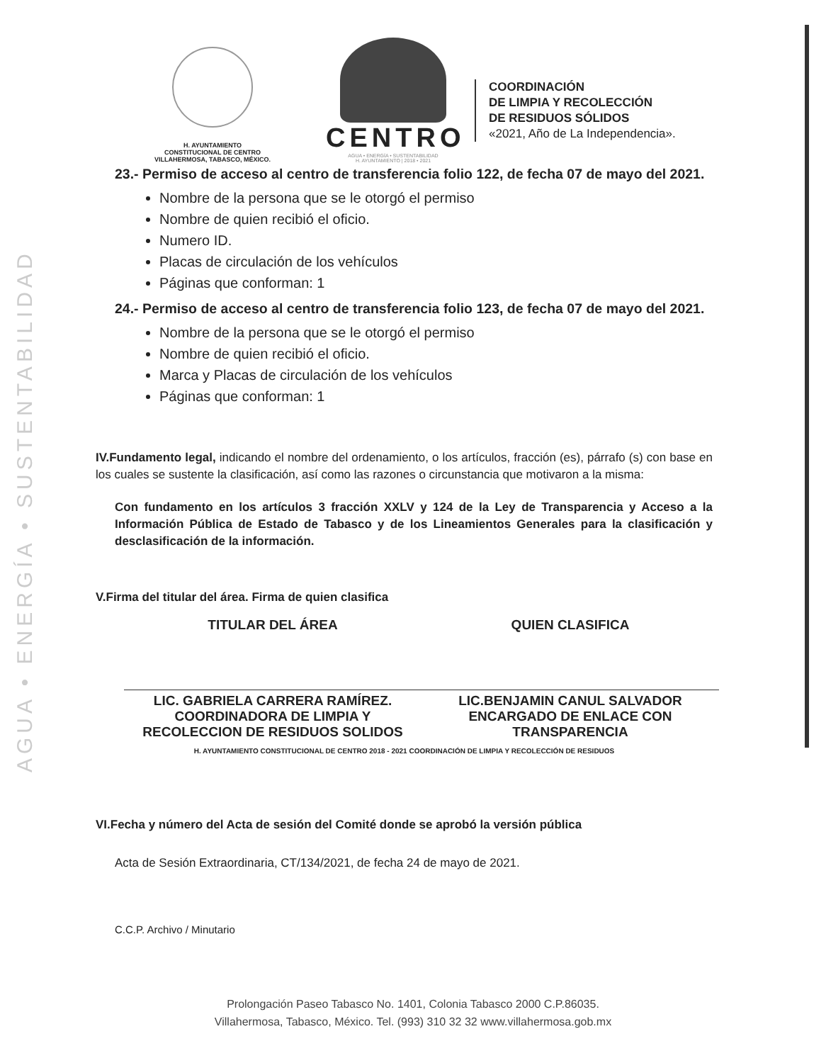AGUA • ENERGÍA • SUSTENTABILIDAD
H. AYUNTAMIENTO
CONSTITUCIONAL DE CENTRO
VILLAHERMOSA, TABASCO, MÉXICO.
CENTRO
AGUA • ENERGÍA • SUSTENTABILIDAD
H. AYUNTAMIENTO | 2018 • 2021
COORDINACIÓN
DE LIMPIA Y RECOLECCIÓN
DE RESIDUOS SÓLIDOS
«2021, Año de La Independencia».
23.- Permiso de acceso al centro de transferencia folio 122, de fecha 07 de mayo del 2021.
Nombre de la persona que se le otorgó el permiso
Nombre de quien recibió el oficio.
Numero ID.
Placas de circulación de los vehículos
Páginas que conforman: 1
24.- Permiso de acceso al centro de transferencia folio 123, de fecha 07 de mayo del 2021.
Nombre de la persona que se le otorgó el permiso
Nombre de quien recibió el oficio.
Marca y Placas de circulación de los vehículos
Páginas que conforman: 1
IV.Fundamento legal, indicando el nombre del ordenamiento, o los artículos, fracción (es), párrafo (s) con base en los cuales se sustente la clasificación, así como las razones o circunstancia que motivaron a la misma:
Con fundamento en los artículos 3 fracción XXLV y 124 de la Ley de Transparencia y Acceso a la Información Pública de Estado de Tabasco y de los Lineamientos Generales para la clasificación y desclasificación de la información.
V.Firma del titular del área. Firma de quien clasifica
TITULAR DEL ÁREA
LIC. GABRIELA CARRERA RAMÍREZ.
COORDINADORA DE LIMPIA Y
RECOLECCION DE RESIDUOS SOLIDOS
QUIEN CLASIFICA
LIC.BENJAMIN CANUL SALVADOR
ENCARGADO DE ENLACE CON
TRANSPARENCIA
H. AYUNTAMIENTO CONSTITUCIONAL DE CENTRO 2018 - 2021 COORDINACIÓN DE LIMPIA Y RECOLECCIÓN DE RESIDUOS
VI.Fecha y número del Acta de sesión del Comité donde se aprobó la versión pública
Acta de Sesión Extraordinaria, CT/134/2021, de fecha 24 de mayo de 2021.
C.C.P. Archivo / Minutario
Prolongación Paseo Tabasco No. 1401, Colonia Tabasco 2000 C.P.86035.
Villahermosa, Tabasco, México. Tel. (993) 310 32 32 www.villahermosa.gob.mx